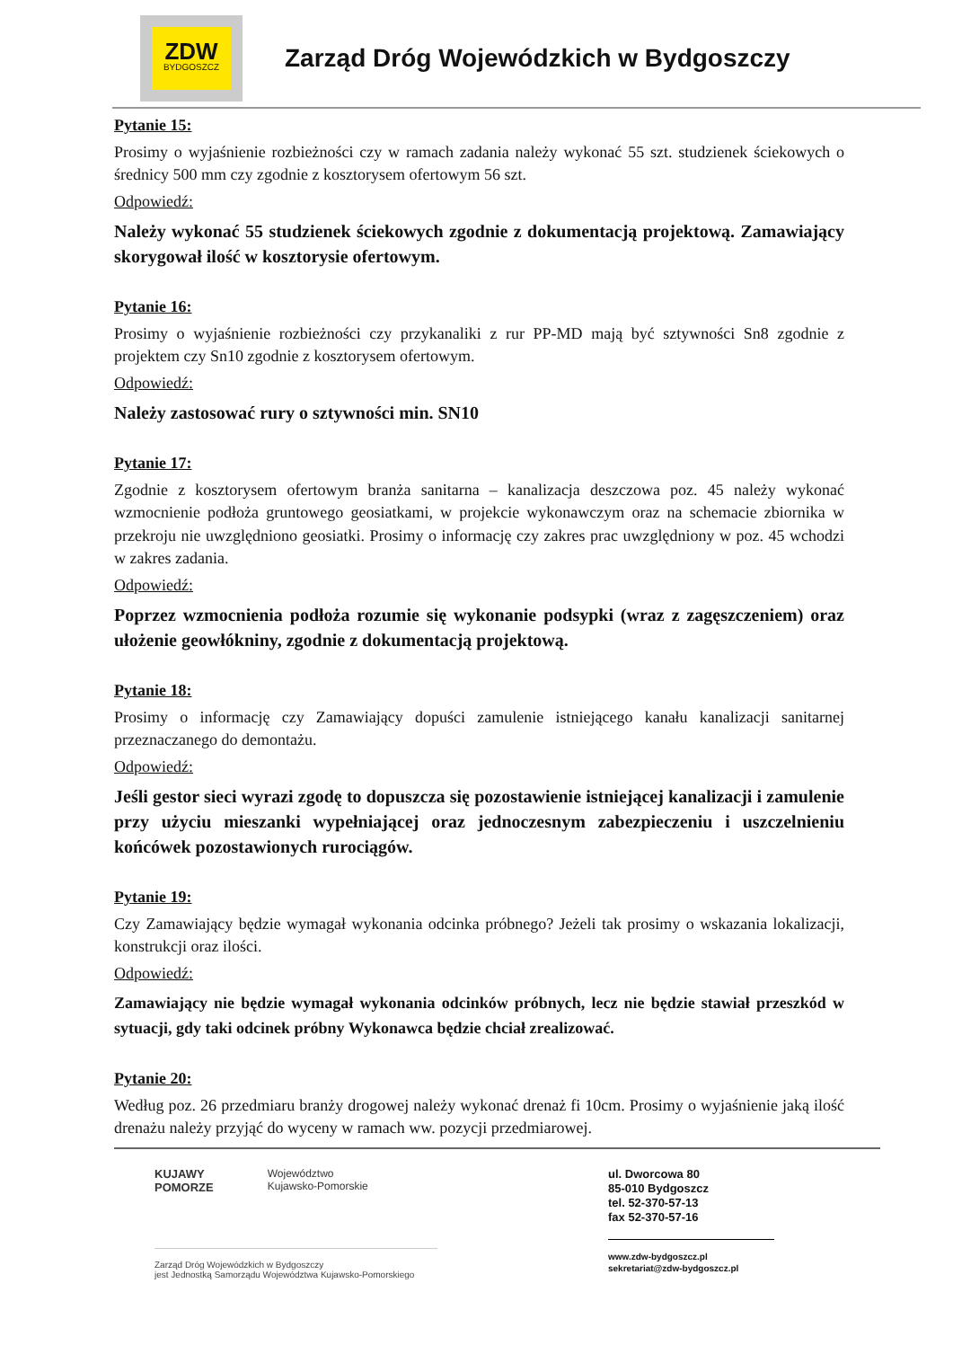ZDW
BYDGOSZCZ
Zarząd Dróg Wojewódzkich w Bydgoszczy
Pytanie 15:
Prosimy o wyjaśnienie rozbieżności czy w ramach zadania należy wykonać 55 szt. studzienek ściekowych o średnicy 500 mm czy zgodnie z kosztorysem ofertowym 56 szt.
Odpowiedź:
Należy wykonać 55 studzienek ściekowych zgodnie z dokumentacją projektową. Zamawiający skorygował ilość w kosztorysie ofertowym.
Pytanie 16:
Prosimy o wyjaśnienie rozbieżności czy przykanaliki z rur PP-MD mają być sztywności Sn8 zgodnie z projektem czy Sn10 zgodnie z kosztorysem ofertowym.
Odpowiedź:
Należy zastosować rury o sztywności min. SN10
Pytanie 17:
Zgodnie z kosztorysem ofertowym branża sanitarna – kanalizacja deszczowa poz. 45 należy wykonać wzmocnienie podłoża gruntowego geosiatkami, w projekcie wykonawczym oraz na schemacie zbiornika w przekroju nie uwzględniono geosiatki. Prosimy o informację czy zakres prac uwzględniony w poz. 45 wchodzi w zakres zadania.
Odpowiedź:
Poprzez wzmocnienia podłoża rozumie się wykonanie podsypki (wraz z zagęszczeniem) oraz ułożenie geowłókniny, zgodnie z dokumentacją projektową.
Pytanie 18:
Prosimy o informację czy Zamawiający dopuści zamulenie istniejącego kanału kanalizacji sanitarnej przeznaczanego do demontażu.
Odpowiedź:
Jeśli gestor sieci wyrazi zgodę to dopuszcza się pozostawienie istniejącej kanalizacji i zamulenie przy użyciu mieszanki wypełniającej oraz jednoczesnym zabezpieczeniu i uszczelnieniu końcówek pozostawionych rurociągów.
Pytanie 19:
Czy Zamawiający będzie wymagał wykonania odcinka próbnego? Jeżeli tak prosimy o wskazania lokalizacji, konstrukcji oraz ilości.
Odpowiedź:
Zamawiający nie będzie wymagał wykonania odcinków próbnych, lecz nie będzie stawiał przeszkód w sytuacji, gdy taki odcinek próbny Wykonawca będzie chciał zrealizować.
Pytanie 20:
Według poz. 26 przedmiaru branży drogowej należy wykonać drenaż fi 10cm. Prosimy o wyjaśnienie jaką ilość drenażu należy przyjąć do wyceny w ramach ww. pozycji przedmiarowej.
KUJAWY
POMORZE Województwo
Kujawsko-Pomorskie
Zarząd Dróg Wojewódzkich w Bydgoszczy
jest Jednostką Samorządu Województwa Kujawsko-Pomorskiego
ul. Dworcowa 80
85-010 Bydgoszcz
tel. 52-370-57-13
fax 52-370-57-16
www.zdw-bydgoszcz.pl
sekretariat@zdw-bydgoszcz.pl